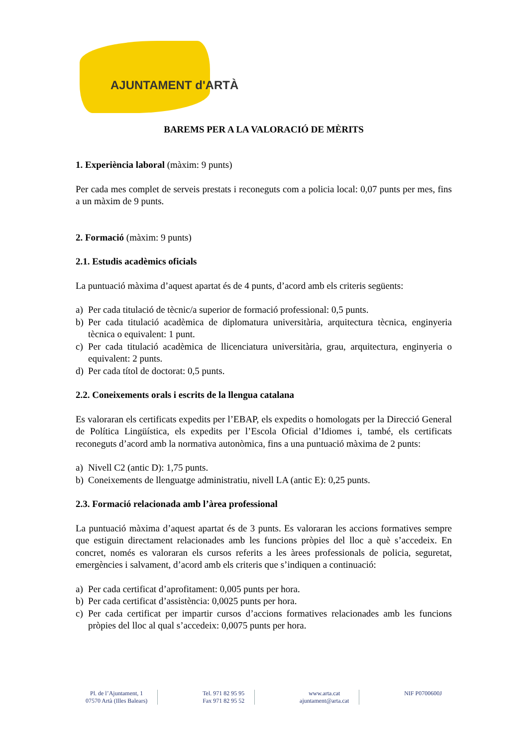AJUNTAMENT d'ARTÀ
BAREMS PER A LA VALORACIÓ DE MÈRITS
1. Experiència laboral (màxim: 9 punts)
Per cada mes complet de serveis prestats i reconeguts com a policia local: 0,07 punts per mes, fins a un màxim de 9 punts.
2. Formació (màxim: 9 punts)
2.1. Estudis acadèmics oficials
La puntuació màxima d’aquest apartat és de 4 punts, d’acord amb els criteris següents:
a) Per cada titulació de tècnic/a superior de formació professional: 0,5 punts.
b) Per cada titulació acadèmica de diplomatura universitària, arquitectura tècnica, enginyeria tècnica o equivalent: 1 punt.
c) Per cada titulació acadèmica de llicenciatura universitària, grau, arquitectura, enginyeria o equivalent: 2 punts.
d) Per cada títol de doctorat: 0,5 punts.
2.2. Coneixements orals i escrits de la llengua catalana
Es valoraran els certificats expedits per l’EBAP, els expedits o homologats per la Direcció General de Política Lingüística, els expedits per l’Escola Oficial d’Idiomes i, també, els certificats reconeguts d’acord amb la normativa autonòmica, fins a una puntuació màxima de 2 punts:
a) Nivell C2 (antic D): 1,75 punts.
b) Coneixements de llenguatge administratiu, nivell LA (antic E): 0,25 punts.
2.3. Formació relacionada amb l’àrea professional
La puntuació màxima d’aquest apartat és de 3 punts. Es valoraran les accions formatives sempre que estiguin directament relacionades amb les funcions pròpies del lloc a què s’accedeix. En concret, només es valoraran els cursos referits a les àrees professionals de policia, seguretat, emergències i salvament, d’acord amb els criteris que s’indiquen a continuació:
a) Per cada certificat d’aprofitament: 0,005 punts per hora.
b) Per cada certificat d’assistència: 0,0025 punts per hora.
c) Per cada certificat per impartir cursos d’accions formatives relacionades amb les funcions pròpies del lloc al qual s’accedeix: 0,0075 punts per hora.
Pl. de l’Ajuntament, 1
07570 Artà (Illes Balears)
Tel. 971 82 95 95
Fax 971 82 95 52
www.arta.cat
ajuntament@arta.cat
NIF P0700600J